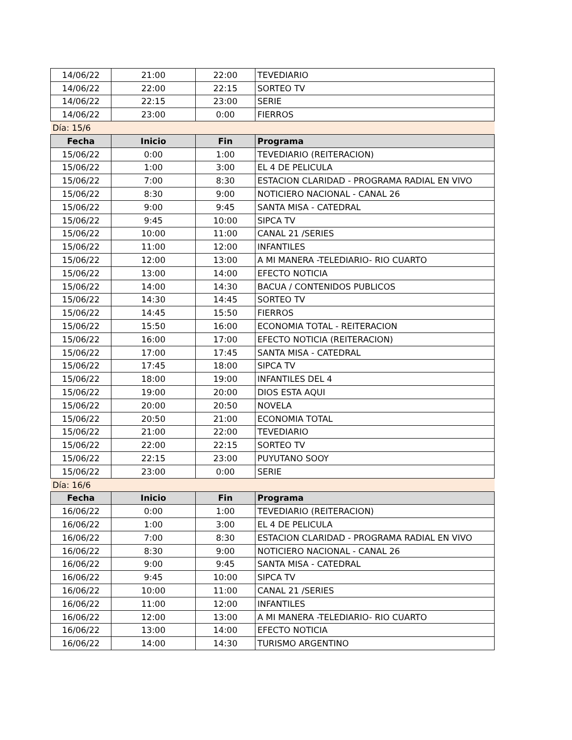| 14/06/22 | 21:00 | 22:00 | TEVEDIARIO |
| 14/06/22 | 22:00 | 22:15 | SORTEO TV |
| 14/06/22 | 22:15 | 23:00 | SERIE |
| 14/06/22 | 23:00 | 0:00 | FIERROS |
| Día: 15/6 | | | |
| Fecha | Inicio | Fin | Programa |
| 15/06/22 | 0:00 | 1:00 | TEVEDIARIO (REITERACION) |
| 15/06/22 | 1:00 | 3:00 | EL 4 DE PELICULA |
| 15/06/22 | 7:00 | 8:30 | ESTACION CLARIDAD - PROGRAMA RADIAL EN VIVO |
| 15/06/22 | 8:30 | 9:00 | NOTICIERO NACIONAL - CANAL 26 |
| 15/06/22 | 9:00 | 9:45 | SANTA MISA - CATEDRAL |
| 15/06/22 | 9:45 | 10:00 | SIPCA TV |
| 15/06/22 | 10:00 | 11:00 | CANAL 21 /SERIES |
| 15/06/22 | 11:00 | 12:00 | INFANTILES |
| 15/06/22 | 12:00 | 13:00 | A MI MANERA -TELEDIARIO- RIO CUARTO |
| 15/06/22 | 13:00 | 14:00 | EFECTO NOTICIA |
| 15/06/22 | 14:00 | 14:30 | BACUA / CONTENIDOS PUBLICOS |
| 15/06/22 | 14:30 | 14:45 | SORTEO TV |
| 15/06/22 | 14:45 | 15:50 | FIERROS |
| 15/06/22 | 15:50 | 16:00 | ECONOMIA TOTAL - REITERACION |
| 15/06/22 | 16:00 | 17:00 | EFECTO NOTICIA (REITERACION) |
| 15/06/22 | 17:00 | 17:45 | SANTA MISA - CATEDRAL |
| 15/06/22 | 17:45 | 18:00 | SIPCA TV |
| 15/06/22 | 18:00 | 19:00 | INFANTILES DEL 4 |
| 15/06/22 | 19:00 | 20:00 | DIOS ESTA AQUI |
| 15/06/22 | 20:00 | 20:50 | NOVELA |
| 15/06/22 | 20:50 | 21:00 | ECONOMIA TOTAL |
| 15/06/22 | 21:00 | 22:00 | TEVEDIARIO |
| 15/06/22 | 22:00 | 22:15 | SORTEO TV |
| 15/06/22 | 22:15 | 23:00 | PUYUTANO SOOY |
| 15/06/22 | 23:00 | 0:00 | SERIE |
| Día: 16/6 | | | |
| Fecha | Inicio | Fin | Programa |
| 16/06/22 | 0:00 | 1:00 | TEVEDIARIO (REITERACION) |
| 16/06/22 | 1:00 | 3:00 | EL 4 DE PELICULA |
| 16/06/22 | 7:00 | 8:30 | ESTACION CLARIDAD - PROGRAMA RADIAL EN VIVO |
| 16/06/22 | 8:30 | 9:00 | NOTICIERO NACIONAL - CANAL 26 |
| 16/06/22 | 9:00 | 9:45 | SANTA MISA - CATEDRAL |
| 16/06/22 | 9:45 | 10:00 | SIPCA TV |
| 16/06/22 | 10:00 | 11:00 | CANAL 21 /SERIES |
| 16/06/22 | 11:00 | 12:00 | INFANTILES |
| 16/06/22 | 12:00 | 13:00 | A MI MANERA -TELEDIARIO- RIO CUARTO |
| 16/06/22 | 13:00 | 14:00 | EFECTO NOTICIA |
| 16/06/22 | 14:00 | 14:30 | TURISMO ARGENTINO |